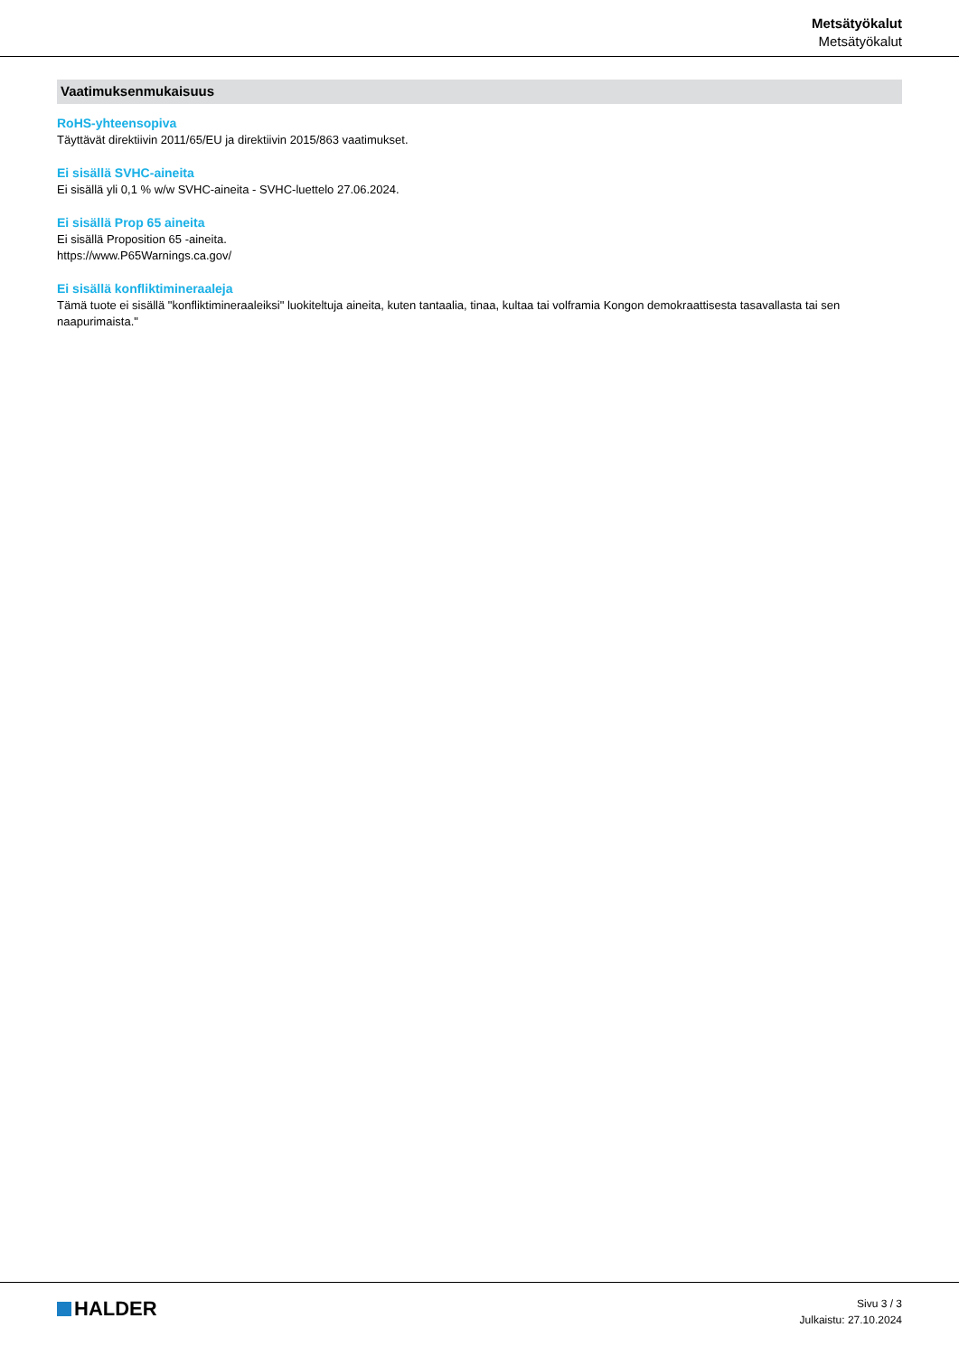Metsätyökalut
Metsätyökalut
Vaatimuksenmukaisuus
RoHS-yhteensopiva
Täyttävät direktiivin 2011/65/EU ja direktiivin 2015/863 vaatimukset.
Ei sisällä SVHC-aineita
Ei sisällä yli 0,1 % w/w SVHC-aineita - SVHC-luettelo 27.06.2024.
Ei sisällä Prop 65 aineita
Ei sisällä Proposition 65 -aineita.
https://www.P65Warnings.ca.gov/
Ei sisällä konfliktimineraaleja
Tämä tuote ei sisällä "konfliktimineraaleiksi" luokiteltuja aineita, kuten tantaalia, tinaa, kultaa tai volframia Kongon demokraattisesta tasavallasta tai sen naapurimaista."
HALDER
Sivu 3 / 3
Julkaistu: 27.10.2024